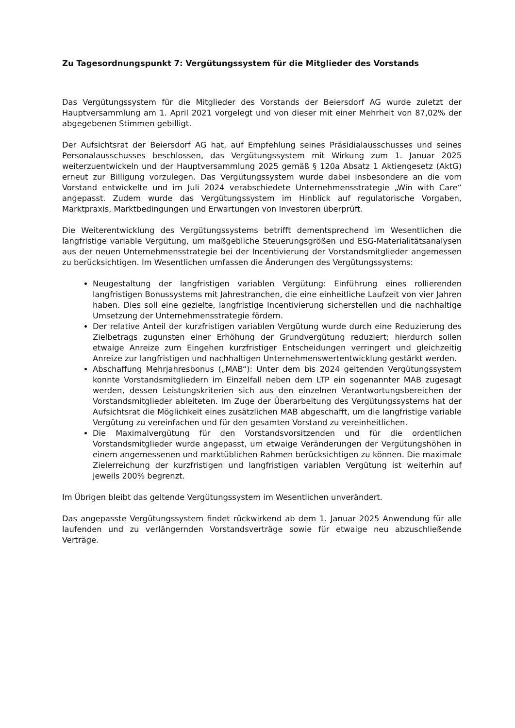Zu Tagesordnungspunkt 7: Vergütungssystem für die Mitglieder des Vorstands
Das Vergütungssystem für die Mitglieder des Vorstands der Beiersdorf AG wurde zuletzt der Hauptversammlung am 1. April 2021 vorgelegt und von dieser mit einer Mehrheit von 87,02% der abgegebenen Stimmen gebilligt.
Der Aufsichtsrat der Beiersdorf AG hat, auf Empfehlung seines Präsidialausschusses und seines Personalausschusses beschlossen, das Vergütungssystem mit Wirkung zum 1. Januar 2025 weiterzuentwickeln und der Hauptversammlung 2025 gemäß § 120a Absatz 1 Aktiengesetz (AktG) erneut zur Billigung vorzulegen. Das Vergütungssystem wurde dabei insbesondere an die vom Vorstand entwickelte und im Juli 2024 verabschiedete Unternehmensstrategie „Win with Care“ angepasst. Zudem wurde das Vergütungssystem im Hinblick auf regulatorische Vorgaben, Marktpraxis, Marktbedingungen und Erwartungen von Investoren überprüft.
Die Weiterentwicklung des Vergütungssystems betrifft dementsprechend im Wesentlichen die langfristige variable Vergütung, um maßgebliche Steuerungsgrößen und ESG-Materialitätsanalysen aus der neuen Unternehmensstrategie bei der Incentivierung der Vorstandsmitglieder angemessen zu berücksichtigen. Im Wesentlichen umfassen die Änderungen des Vergütungssystems:
Neugestaltung der langfristigen variablen Vergütung: Einführung eines rollierenden langfristigen Bonussystems mit Jahrestranchen, die eine einheitliche Laufzeit von vier Jahren haben. Dies soll eine gezielte, langfristige Incentivierung sicherstellen und die nachhaltige Umsetzung der Unternehmensstrategie fördern.
Der relative Anteil der kurzfristigen variablen Vergütung wurde durch eine Reduzierung des Zielbetrags zugunsten einer Erhöhung der Grundvergütung reduziert; hierdurch sollen etwaige Anreize zum Eingehen kurzfristiger Entscheidungen verringert und gleichzeitig Anreize zur langfristigen und nachhaltigen Unternehmenswertentwicklung gestärkt werden.
Abschaffung Mehrjahresbonus („MAB“): Unter dem bis 2024 geltenden Vergütungssystem konnte Vorstandsmitgliedern im Einzelfall neben dem LTP ein sogenannter MAB zugesagt werden, dessen Leistungskriterien sich aus den einzelnen Verantwortungsbereichen der Vorstandsmitglieder ableiteten. Im Zuge der Überarbeitung des Vergütungssystems hat der Aufsichtsrat die Möglichkeit eines zusätzlichen MAB abgeschafft, um die langfristige variable Vergütung zu vereinfachen und für den gesamten Vorstand zu vereinheitlichen.
Die Maximalvergütung für den Vorstandsvorsitzenden und für die ordentlichen Vorstandsmitglieder wurde angepasst, um etwaige Veränderungen der Vergütungshöhen in einem angemessenen und marktüblichen Rahmen berücksichtigen zu können. Die maximale Zielerreichung der kurzfristigen und langfristigen variablen Vergütung ist weiterhin auf jeweils 200% begrenzt.
Im Übrigen bleibt das geltende Vergütungssystem im Wesentlichen unverändert.
Das angepasste Vergütungssystem findet rückwirkend ab dem 1. Januar 2025 Anwendung für alle laufenden und zu verlängernden Vorstandsverträge sowie für etwaige neu abzuschließende Verträge.